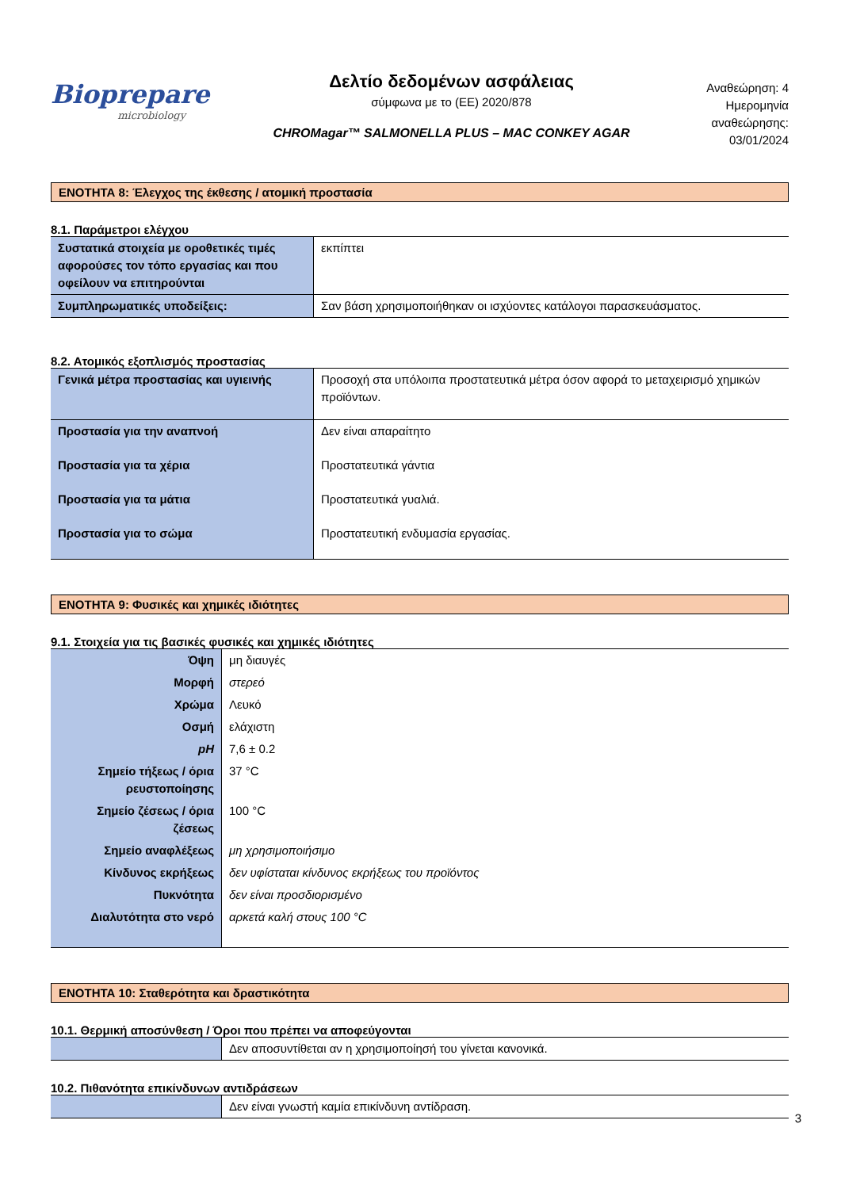Biopreparе
microbiology
Δελτίο δεδομένων ασφάλειας
σύμφωνα με το (ΕΕ) 2020/878
CHROMagar™ SALMONELLA PLUS – MAC CONKEY AGAR
Αναθεώρηση: 4
Ημερομηνία αναθεώρησης:
03/01/2024
ΕΝΟΤΗΤΑ 8: Έλεγχος της έκθεσης / ατομική προστασία
8.1. Παράμετροι ελέγχου
| Συστατικά στοιχεία με οροθετικές τιμές αφορούσες τον τόπο εργασίας και που οφείλουν να επιτηρούνται | εκπίπτει |
| Συμπληρωματικές υποδείξεις: | Σαν βάση χρησιμοποιήθηκαν οι ισχύοντες κατάλογοι παρασκευάσματος. |
8.2. Ατομικός εξοπλισμός προστασίας
| Γενικά μέτρα προστασίας και υγιεινής | Προσοχή στα υπόλοιπα προστατευτικά μέτρα όσον αφορά το μεταχειρισμό χημικών προϊόντων. |
| Προστασία για την αναπνοή | Δεν είναι απαραίτητο |
| Προστασία για τα χέρια | Προστατευτικά γάντια |
| Προστασία για τα μάτια | Προστατευτικά γυαλιά. |
| Προστασία για το σώμα | Προστατευτική ενδυμασία εργασίας. |
ΕΝΟΤΗΤΑ 9: Φυσικές και χημικές ιδιότητες
9.1. Στοιχεία για τις βασικές φυσικές και χημικές ιδιότητες
| Όψη | μη διαυγές |
| Μορφή | στερεό |
| Χρώμα | Λευκό |
| Οσμή | ελάχιστη |
| pH | 7,6 ± 0.2 |
| Σημείο τήξεως / όρια ρευστοποίησης | 37 °C |
| Σημείο ζέσεως / όρια ζέσεως | 100 °C |
| Σημείο αναφλέξεως | μη χρησιμοποιήσιμο |
| Κίνδυνος εκρήξεως | δεν υφίσταται κίνδυνος εκρήξεως του προϊόντος |
| Πυκνότητα | δεν είναι προσδιορισμένο |
| Διαλυτότητα στο νερό | αρκετά καλή στους 100 °C |
ΕΝΟΤΗΤΑ 10: Σταθερότητα και δραστικότητα
10.1. Θερμική αποσύνθεση / Όροι που πρέπει να αποφεύγονται
| | Δεν αποσυντίθεται αν η χρησιμοποίησή του γίνεται κανονικά. |
10.2. Πιθανότητα επικίνδυνων αντιδράσεων
| | Δεν είναι γνωστή καμία επικίνδυνη αντίδραση. |
3